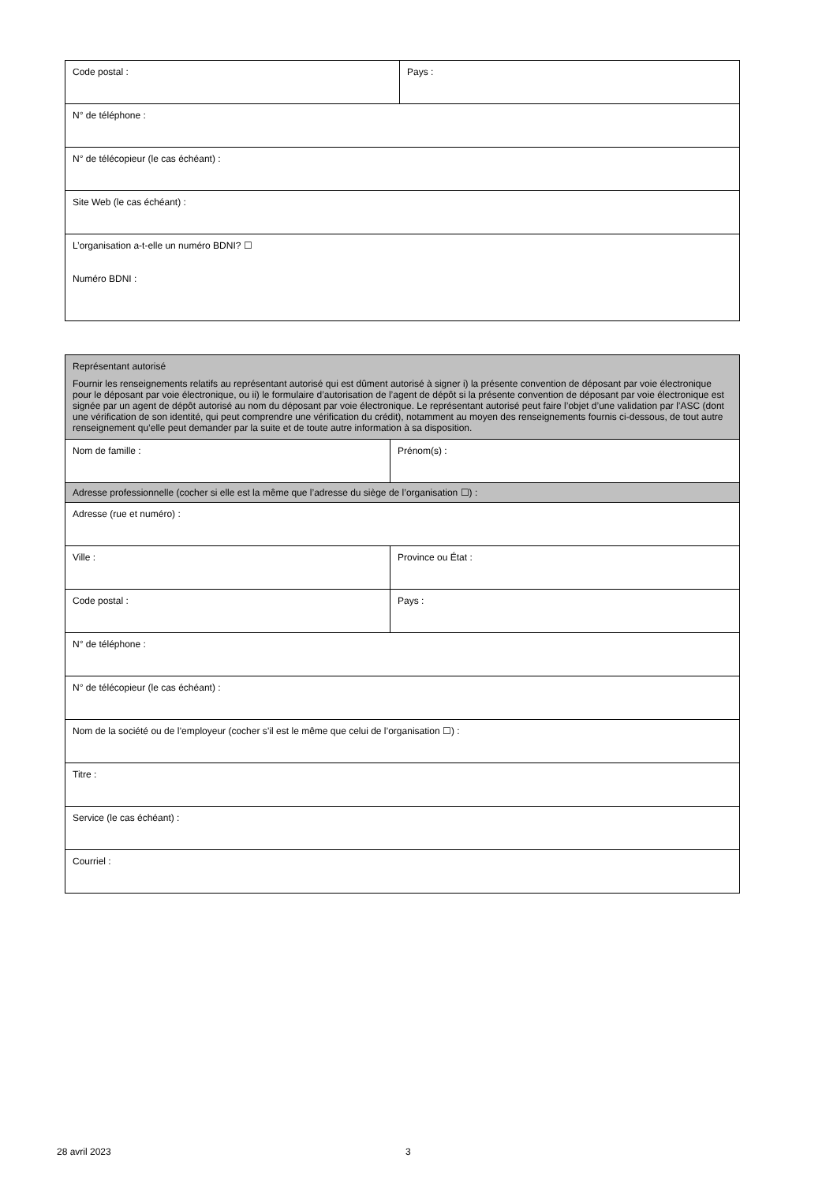| Code postal : | Pays : |
| N° de téléphone : | |
| N° de télécopieur (le cas échéant) : | |
| Site Web (le cas échéant) : | |
| L’organisation a-t-elle un numéro BDNI? ☐ Numéro BDNI : | |
| Représentant autorisé Fournir les renseignements relatifs au représentant autorisé qui est dûment autorisé à signer i) la présente convention de déposant par voie électronique pour le déposant par voie électronique, ou ii) le formulaire d’autorisation de l’agent de dépôt si la présente convention de déposant par voie électronique est signée par un agent de dépôt autorisé au nom du déposant par voie électronique. Le représentant autorisé peut faire l’objet d’une validation par l’ASC (dont une vérification de son identité, qui peut comprendre une vérification du crédit), notamment au moyen des renseignements fournis ci-dessous, de tout autre renseignement qu’elle peut demander par la suite et de toute autre information à sa disposition. | |
| Nom de famille : | Prénom(s) : |
| Adresse professionnelle (cocher si elle est la même que l’adresse du siège de l’organisation ☐) : | |
| Adresse (rue et numéro) : | |
| Ville : | Province ou État : |
| Code postal : | Pays : |
| N° de téléphone : | |
| N° de télécopieur (le cas échéant) : | |
| Nom de la société ou de l’employeur (cocher s’il est le même que celui de l’organisation ☐) : | |
| Titre : | |
| Service (le cas échéant) : | |
| Courriel : | |
28 avril 2023 3